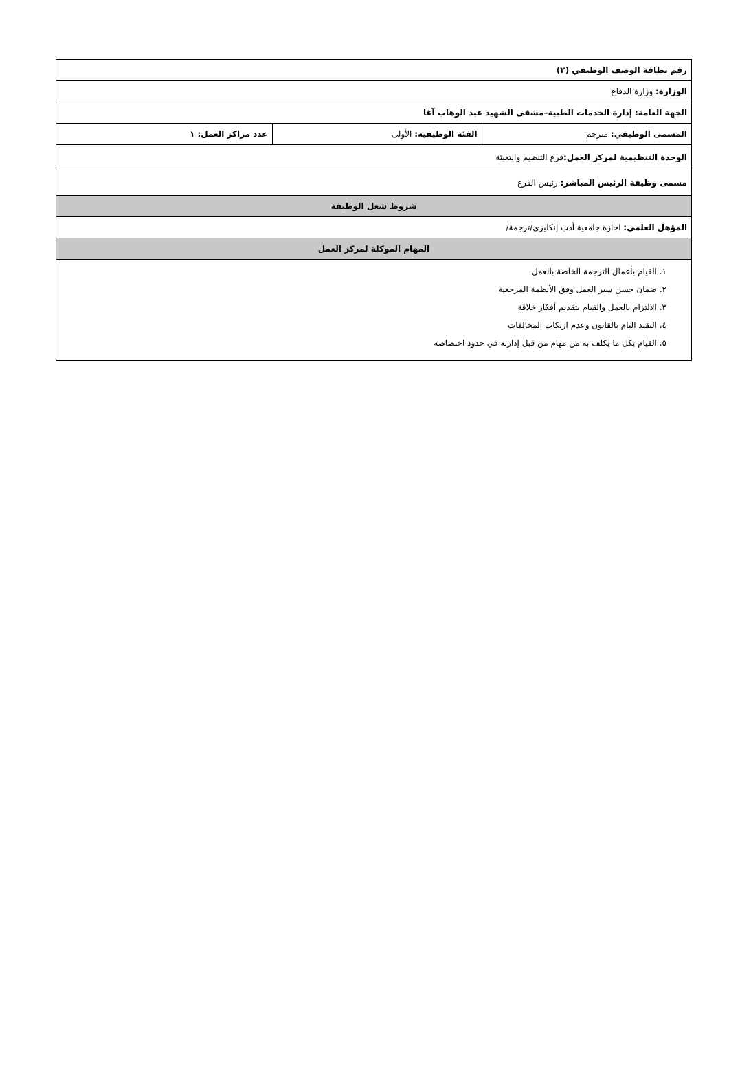| رقم بطاقة الوصف الوظيفي (٢) | | |
| الوزارة: وزارة الدفاع | | |
| الجهة العامة: إدارة الخدمات الطبية–مشفى الشهيد عبد الوهاب آغا | | |
| المسمى الوظيفي: مترجم | الفئة الوظيفية: الأولى | عدد مراكز العمل: ١ |
| الوحدة التنظيمية لمركز العمل: فرع التنظيم والتعبئة | | |
| مسمى وظيفة الرئيس المباشر: رئيس الفرع | | |
| شروط شغل الوظيفة | | |
| المؤهل العلمي: اجازة جامعية أدب إنكليزي/ترجمة/ | | |
| المهام الموكلة لمركز العمل | | |
| ١. القيام بأعمال الترجمة الخاصة بالعمل ٢. ضمان حسن سير العمل وفق الأنظمة المرجعية ٣. الالتزام بالعمل والقيام بتقديم أفكار خلاقة ٤. التقيد التام بالقانون وعدم ارتكاب المخالفات ٥. القيام بكل ما يكلف به من مهام من قبل إدارته في حدود اختصاصه | | |